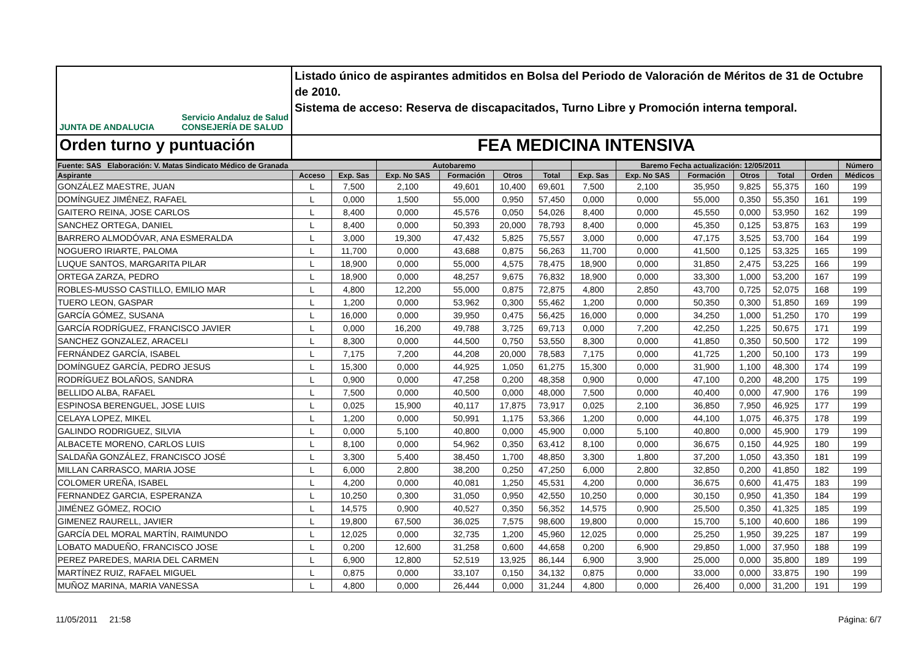JUNTA DE ANDALUCIA Servicio Andaluz de Salud
CONSEJERÍA DE SALUD
Listado único de aspirantes admitidos en Bolsa del Periodo de Valoración de Méritos de 31 de Octubre de 2010.
Sistema de acceso: Reserva de discapacitados, Turno Libre y Promoción interna temporal.
Orden turno y puntuación FEA MEDICINA INTENSIVA
| Fuente: SAS Elaboración: V. Matas Sindicato Médico de Granada | | | Autobaremo | | | | | Baremo Fecha actualización: 12/05/2011 | | | | | Número |
| --- | --- | --- | --- | --- | --- | --- | --- | --- | --- | --- | --- | --- | --- |
| Aspirante | Acceso | Exp. Sas | Exp. No SAS | Formación | Otros | Total | Exp. Sas | Exp. No SAS | Formación | Otros | Total | Orden | Médicos |
| GONZÁLEZ MAESTRE, JUAN | L | 7,500 | 2,100 | 49,601 | 10,400 | 69,601 | 7,500 | 2,100 | 35,950 | 9,825 | 55,375 | 160 | 199 |
| DOMÍNGUEZ JIMÉNEZ, RAFAEL | L | 0,000 | 1,500 | 55,000 | 0,950 | 57,450 | 0,000 | 0,000 | 55,000 | 0,350 | 55,350 | 161 | 199 |
| GAITERO REINA, JOSE CARLOS | L | 8,400 | 0,000 | 45,576 | 0,050 | 54,026 | 8,400 | 0,000 | 45,550 | 0,000 | 53,950 | 162 | 199 |
| SANCHEZ ORTEGA, DANIEL | L | 8,400 | 0,000 | 50,393 | 20,000 | 78,793 | 8,400 | 0,000 | 45,350 | 0,125 | 53,875 | 163 | 199 |
| BARRERO ALMODÓVAR, ANA ESMERALDA | L | 3,000 | 19,300 | 47,432 | 5,825 | 75,557 | 3,000 | 0,000 | 47,175 | 3,525 | 53,700 | 164 | 199 |
| NOGUERO IRIARTE, PALOMA | L | 11,700 | 0,000 | 43,688 | 0,875 | 56,263 | 11,700 | 0,000 | 41,500 | 0,125 | 53,325 | 165 | 199 |
| LUQUE SANTOS, MARGARITA PILAR | L | 18,900 | 0,000 | 55,000 | 4,575 | 78,475 | 18,900 | 0,000 | 31,850 | 2,475 | 53,225 | 166 | 199 |
| ORTEGA ZARZA, PEDRO | L | 18,900 | 0,000 | 48,257 | 9,675 | 76,832 | 18,900 | 0,000 | 33,300 | 1,000 | 53,200 | 167 | 199 |
| ROBLES-MUSSO CASTILLO, EMILIO MAR | L | 4,800 | 12,200 | 55,000 | 0,875 | 72,875 | 4,800 | 2,850 | 43,700 | 0,725 | 52,075 | 168 | 199 |
| TUERO LEON, GASPAR | L | 1,200 | 0,000 | 53,962 | 0,300 | 55,462 | 1,200 | 0,000 | 50,350 | 0,300 | 51,850 | 169 | 199 |
| GARCÍA GÓMEZ, SUSANA | L | 16,000 | 0,000 | 39,950 | 0,475 | 56,425 | 16,000 | 0,000 | 34,250 | 1,000 | 51,250 | 170 | 199 |
| GARCÍA RODRÍGUEZ, FRANCISCO JAVIER | L | 0,000 | 16,200 | 49,788 | 3,725 | 69,713 | 0,000 | 7,200 | 42,250 | 1,225 | 50,675 | 171 | 199 |
| SANCHEZ GONZALEZ, ARACELI | L | 8,300 | 0,000 | 44,500 | 0,750 | 53,550 | 8,300 | 0,000 | 41,850 | 0,350 | 50,500 | 172 | 199 |
| FERNÁNDEZ GARCÍA, ISABEL | L | 7,175 | 7,200 | 44,208 | 20,000 | 78,583 | 7,175 | 0,000 | 41,725 | 1,200 | 50,100 | 173 | 199 |
| DOMÍNGUEZ GARCÍA, PEDRO JESUS | L | 15,300 | 0,000 | 44,925 | 1,050 | 61,275 | 15,300 | 0,000 | 31,900 | 1,100 | 48,300 | 174 | 199 |
| RODRÍGUEZ BOLAÑOS, SANDRA | L | 0,900 | 0,000 | 47,258 | 0,200 | 48,358 | 0,900 | 0,000 | 47,100 | 0,200 | 48,200 | 175 | 199 |
| BELLIDO ALBA, RAFAEL | L | 7,500 | 0,000 | 40,500 | 0,000 | 48,000 | 7,500 | 0,000 | 40,400 | 0,000 | 47,900 | 176 | 199 |
| ESPINOSA BERENGUEL, JOSE LUIS | L | 0,025 | 15,900 | 40,117 | 17,875 | 73,917 | 0,025 | 2,100 | 36,850 | 7,950 | 46,925 | 177 | 199 |
| CELAYA LOPEZ, MIKEL | L | 1,200 | 0,000 | 50,991 | 1,175 | 53,366 | 1,200 | 0,000 | 44,100 | 1,075 | 46,375 | 178 | 199 |
| GALINDO RODRIGUEZ, SILVIA | L | 0,000 | 5,100 | 40,800 | 0,000 | 45,900 | 0,000 | 5,100 | 40,800 | 0,000 | 45,900 | 179 | 199 |
| ALBACETE MORENO, CARLOS LUIS | L | 8,100 | 0,000 | 54,962 | 0,350 | 63,412 | 8,100 | 0,000 | 36,675 | 0,150 | 44,925 | 180 | 199 |
| SALDAÑA GONZÁLEZ, FRANCISCO JOSÉ | L | 3,300 | 5,400 | 38,450 | 1,700 | 48,850 | 3,300 | 1,800 | 37,200 | 1,050 | 43,350 | 181 | 199 |
| MILLAN CARRASCO, MARIA JOSE | L | 6,000 | 2,800 | 38,200 | 0,250 | 47,250 | 6,000 | 2,800 | 32,850 | 0,200 | 41,850 | 182 | 199 |
| COLOMER UREÑA, ISABEL | L | 4,200 | 0,000 | 40,081 | 1,250 | 45,531 | 4,200 | 0,000 | 36,675 | 0,600 | 41,475 | 183 | 199 |
| FERNANDEZ GARCIA, ESPERANZA | L | 10,250 | 0,300 | 31,050 | 0,950 | 42,550 | 10,250 | 0,000 | 30,150 | 0,950 | 41,350 | 184 | 199 |
| JIMÉNEZ GÓMEZ, ROCIO | L | 14,575 | 0,900 | 40,527 | 0,350 | 56,352 | 14,575 | 0,900 | 25,500 | 0,350 | 41,325 | 185 | 199 |
| GIMENEZ RAURELL, JAVIER | L | 19,800 | 67,500 | 36,025 | 7,575 | 98,600 | 19,800 | 0,000 | 15,700 | 5,100 | 40,600 | 186 | 199 |
| GARCÍA DEL MORAL MARTÍN, RAIMUNDO | L | 12,025 | 0,000 | 32,735 | 1,200 | 45,960 | 12,025 | 0,000 | 25,250 | 1,950 | 39,225 | 187 | 199 |
| LOBATO MADUEÑO, FRANCISCO JOSE | L | 0,200 | 12,600 | 31,258 | 0,600 | 44,658 | 0,200 | 6,900 | 29,850 | 1,000 | 37,950 | 188 | 199 |
| PEREZ PAREDES, MARIA DEL CARMEN | L | 6,900 | 12,800 | 52,519 | 13,925 | 86,144 | 6,900 | 3,900 | 25,000 | 0,000 | 35,800 | 189 | 199 |
| MARTÍNEZ RUIZ, RAFAEL MIGUEL | L | 0,875 | 0,000 | 33,107 | 0,150 | 34,132 | 0,875 | 0,000 | 33,000 | 0,000 | 33,875 | 190 | 199 |
| MUÑOZ MARINA, MARIA VANESSA | L | 4,800 | 0,000 | 26,444 | 0,000 | 31,244 | 4,800 | 0,000 | 26,400 | 0,000 | 31,200 | 191 | 199 |
11/05/2011 21:58 Página: 6/7